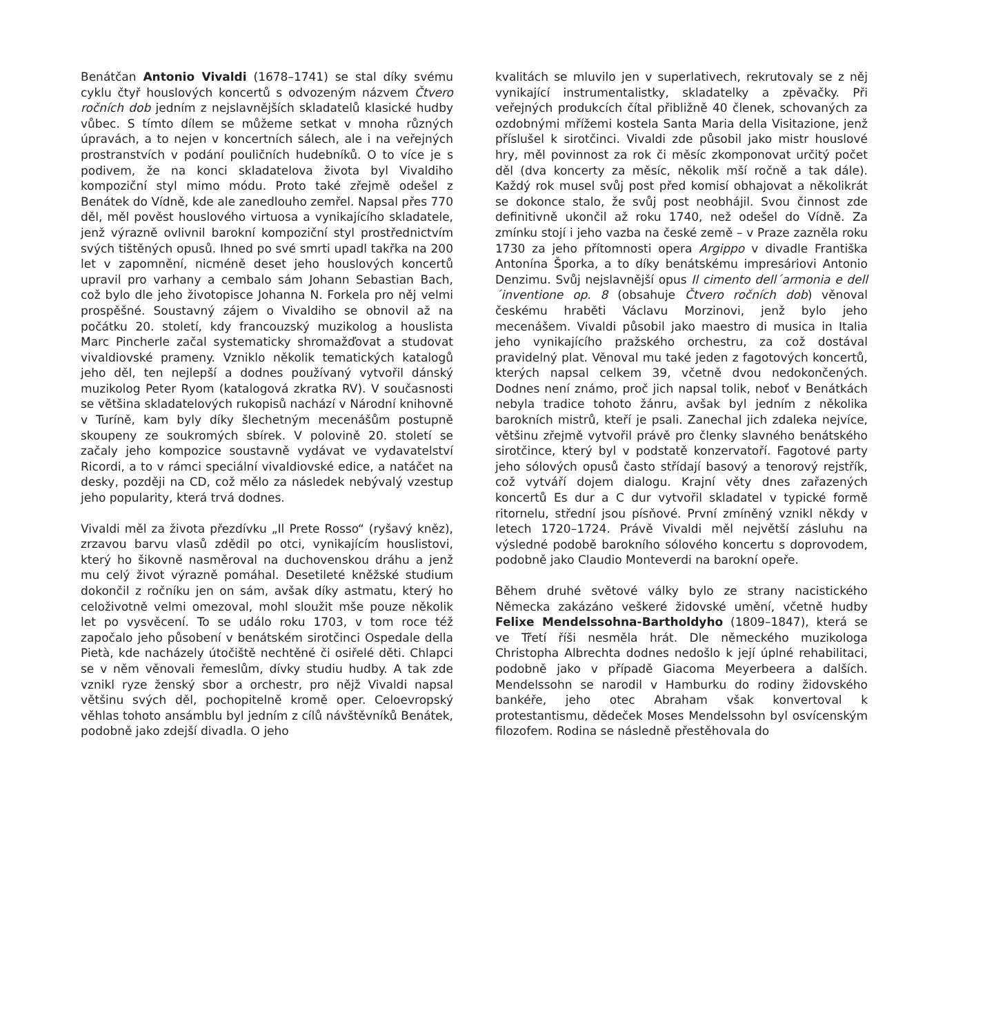Benátčan Antonio Vivaldi (1678–1741) se stal díky svému cyklu čtyř houslových koncertů s odvozeným názvem Čtvero ročních dob jedním z nejslavnějších skladatelů klasické hudby vůbec. S tímto dílem se můžeme setkat v mnoha různých úpravách, a to nejen v koncertních sálech, ale i na veřejných prostranstvích v podání pouličních hudebníků. O to více je s podivem, že na konci skladatelova života byl Vivaldiho kompoziční styl mimo módu. Proto také zřejmě odešel z Benátek do Vídně, kde ale zanedlouho zemřel. Napsal přes 770 děl, měl pověst houslového virtuosa a vynikajícího skladatele, jenž výrazně ovlivnil barokní kompoziční styl prostřednictvím svých tištěných opusů. Ihned po své smrti upadl takřka na 200 let v zapomnění, nicméně deset jeho houslových koncertů upravil pro varhany a cembalo sám Johann Sebastian Bach, což bylo dle jeho životopisce Johanna N. Forkela pro něj velmi prospěšné. Soustavný zájem o Vivaldiho se obnovil až na počátku 20. století, kdy francouzský muzikolog a houslista Marc Pincherle začal systematicky shromažďovat a studovat vivaldiovské prameny. Vzniklo několik tematických katalogů jeho děl, ten nejlepší a dodnes používaný vytvořil dánský muzikolog Peter Ryom (katalogová zkratka RV). V současnosti se většina skladatelových rukopisů nachází v Národní knihovně v Turíně, kam byly díky šlechetným mecenášům postupně skoupeny ze soukromých sbírek. V polovině 20. století se začaly jeho kompozice soustavně vydávat ve vydavatelství Ricordi, a to v rámci speciální vivaldiovské edice, a natáčet na desky, později na CD, což mělo za následek nebývalý vzestup jeho popularity, která trvá dodnes.
Vivaldi měl za života přezdívku „Il Prete Rosso“ (ryšavý kněz), zrzavou barvu vlasů zdědil po otci, vynikajícím houslistovi, který ho šikovně nasměroval na duchovenskou dráhu a jenž mu celý život výrazně pomáhal. Desetileté kněžské studium dokončil z ročníku jen on sám, avšak díky astmatu, který ho celoživotně velmi omezoval, mohl sloužit mše pouze několik let po vysvěcení. To se událo roku 1703, v tom roce též započalo jeho působení v benátském sirotčinci Ospedale della Pietà, kde nacházely útočiště nechtěné či osiřelé děti. Chlapci se v něm věnovali řemeslům, dívky studiu hudby. A tak zde vznikl ryze ženský sbor a orchestr, pro nějž Vivaldi napsal většinu svých děl, pochopitelně kromě oper. Celoevropský věhlas tohoto ansámblu byl jedním z cílů návštěvníků Benátek, podobně jako zdejší divadla. O jeho
kvalitách se mluvilo jen v superlativech, rekrutovaly se z něj vynikající instrumentalistky, skladatelky a zpěvačky. Při veřejných produkcích čítal přibližně 40 členek, schovaných za ozdobnými mřížemi kostela Santa Maria della Visitazione, jenž příslušel k sirotčinci. Vivaldi zde působil jako mistr houslové hry, měl povinnost za rok či měsíc zkomponovat určitý počet děl (dva koncerty za měsíc, několik mší ročně a tak dále). Každý rok musel svůj post před komisí obhajovat a několikrát se dokonce stalo, že svůj post neobhájil. Svou činnost zde definitivně ukončil až roku 1740, než odešel do Vídně. Za zmínku stojí i jeho vazba na české země – v Praze zazněla roku 1730 za jeho přítomnosti opera Argippo v divadle Františka Antonína Šporka, a to díky benátskému impresáriovi Antonio Denzimu. Svůj nejslavnější opus Il cimento dell´armonia e dell´inventione op. 8 (obsahuje Čtvero ročních dob) věnoval českému hraběti Václavu Morzinovi, jenž bylo jeho mecenášem. Vivaldi působil jako maestro di musica in Italia jeho vynikajícího pražského orchestru, za což dostával pravidelný plat. Věnoval mu také jeden z fagotových koncertů, kterých napsal celkem 39, včetně dvou nedokončených. Dodnes není známo, proč jich napsal tolik, neboť v Benátkách nebyla tradice tohoto žánru, avšak byl jedním z několika barokních mistrů, kteří je psali. Zanechal jich zdaleka nejvíce, většinu zřejmě vytvořil právě pro členky slavného benátského sirotčince, který byl v podstatě konzervatoří. Fagotové party jeho sólových opusů často střídají basový a tenorový rejstřík, což vytváří dojem dialogu. Krajní věty dnes zařazených koncertů Es dur a C dur vytvořil skladatel v typické formě ritornelu, střední jsou písňové. První zmíněný vznikl někdy v letech 1720–1724. Právě Vivaldi měl největší zásluhu na výsledné podobě barokního sólového koncertu s doprovodem, podobně jako Claudio Monteverdi na barokní opeře.
Během druhé světové války bylo ze strany nacistického Německa zakázáno veškeré židovské umění, včetně hudby Felixe Mendelssohna-Bartholdyho (1809–1847), která se ve Třetí říši nesměla hrát. Dle německého muzikologa Christopha Albrechta dodnes nedošlo k její úplné rehabilitaci, podobně jako v případě Giacoma Meyerbeera a dalších. Mendelssohn se narodil v Hamburku do rodiny židovského bankéře, jeho otec Abraham však konvertoval k protestantismu, dědeček Moses Mendelssohn byl osvícenským filozofem. Rodina se následně přestěhovala do